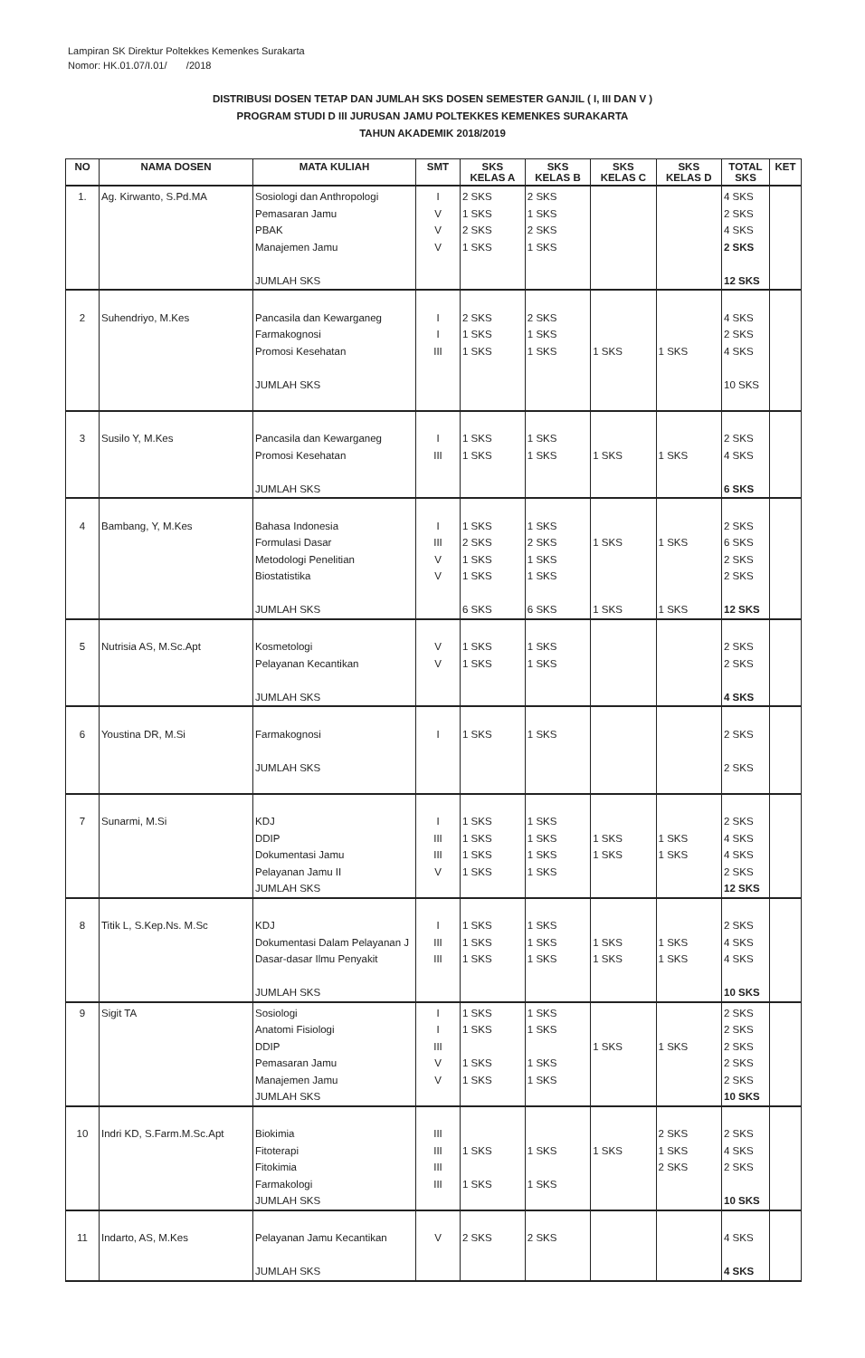Lampiran SK Direktur Poltekkes Kemenkes Surakarta
Nomor: HK.01.07/I.01/ /2018
DISTRIBUSI DOSEN TETAP DAN JUMLAH SKS DOSEN SEMESTER GANJIL ( I, III DAN V )
PROGRAM STUDI D III JURUSAN JAMU POLTEKKES KEMENKES SURAKARTA
TAHUN AKADEMIK 2018/2019
| NO | NAMA DOSEN | MATA KULIAH | SMT | SKS KELAS A | SKS KELAS B | SKS KELAS C | SKS KELAS D | TOTAL SKS | KET |
| --- | --- | --- | --- | --- | --- | --- | --- | --- | --- |
| 1. | Ag. Kirwanto, S.Pd.MA | Sosiologi dan Anthropologi Pemasaran Jamu PBAK Manajemen Jamu JUMLAH SKS | I V V V | 2 SKS 1 SKS 2 SKS 1 SKS | 2 SKS 1 SKS 2 SKS 1 SKS | | | 4 SKS 2 SKS 4 SKS 2 SKS 12 SKS | |
| 2 | Suhendriyo, M.Kes | Pancasila dan Kewarganeg Farmakognosi Promosi Kesehatan JUMLAH SKS | I I III | 2 SKS 1 SKS 1 SKS | 2 SKS 1 SKS 1 SKS | 1 SKS | 1 SKS | 4 SKS 2 SKS 4 SKS 10 SKS | |
| 3 | Susilo Y, M.Kes | Pancasila dan Kewarganeg Promosi Kesehatan JUMLAH SKS | I III | 1 SKS 1 SKS | 1 SKS 1 SKS | 1 SKS | 1 SKS | 2 SKS 4 SKS 6 SKS | |
| 4 | Bambang, Y, M.Kes | Bahasa Indonesia Formulasi Dasar Metodologi Penelitian Biostatistika JUMLAH SKS | I III V V | 1 SKS 2 SKS 1 SKS 1 SKS 6 SKS | 1 SKS 2 SKS 1 SKS 1 SKS 6 SKS | 1 SKS 1 SKS | 1 SKS 1 SKS | 2 SKS 6 SKS 2 SKS 2 SKS 12 SKS | |
| 5 | Nutrisia AS, M.Sc.Apt | Kosmetologi Pelayanan Kecantikan JUMLAH SKS | V V | 1 SKS 1 SKS | 1 SKS 1 SKS | | | 2 SKS 2 SKS 4 SKS | |
| 6 | Youstina DR, M.Si | Farmakognosi JUMLAH SKS | I | 1 SKS | 1 SKS | | | 2 SKS 2 SKS | |
| 7 | Sunarmi, M.Si | KDJ DDIP Dokumentasi Jamu Pelayanan Jamu II JUMLAH SKS | I III III V | 1 SKS 1 SKS 1 SKS 1 SKS | 1 SKS 1 SKS 1 SKS 1 SKS | 1 SKS 1 SKS | 1 SKS 1 SKS | 2 SKS 4 SKS 4 SKS 2 SKS 12 SKS | |
| 8 | Titik L, S.Kep.Ns. M.Sc | KDJ Dokumentasi Dalam Pelayanan J Dasar-dasar Ilmu Penyakit JUMLAH SKS | I III III | 1 SKS 1 SKS 1 SKS | 1 SKS 1 SKS 1 SKS | 1 SKS 1 SKS | 1 SKS 1 SKS | 2 SKS 4 SKS 4 SKS 10 SKS | |
| 9 | Sigit TA | Sosiologi Anatomi Fisiologi DDIP Pemasaran Jamu Manajemen Jamu JUMLAH SKS | I I III V V | 1 SKS 1 SKS 1 SKS 1 SKS | 1 SKS 1 SKS 1 SKS 1 SKS | 1 SKS | 1 SKS | 2 SKS 2 SKS 2 SKS 2 SKS 2 SKS 10 SKS | |
| 10 | Indri KD, S.Farm.M.Sc.Apt | Biokimia Fitoterapi Fitokimia Farmakologi JUMLAH SKS | III III III III | 1 SKS 1 SKS | 1 SKS 1 SKS | 1 SKS | 2 SKS 1 SKS 2 SKS | 2 SKS 4 SKS 2 SKS 10 SKS | |
| 11 | Indarto, AS, M.Kes | Pelayanan Jamu Kecantikan JUMLAH SKS | V | 2 SKS | 2 SKS | | | 4 SKS 4 SKS | |